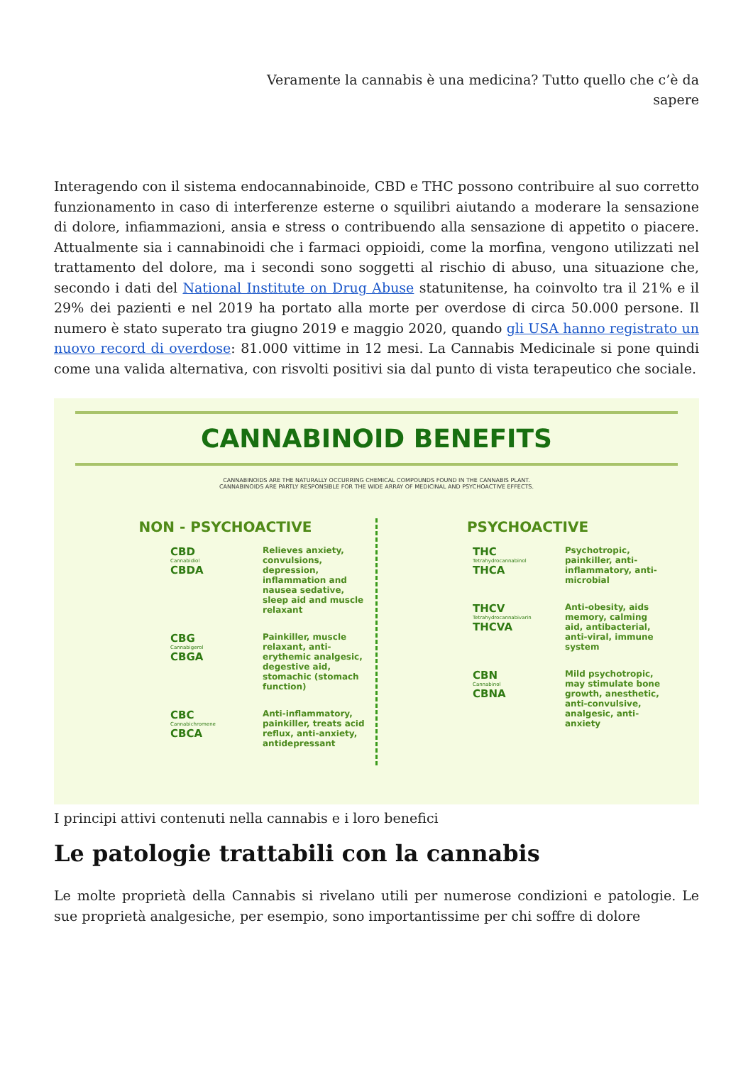Veramente la cannabis è una medicina? Tutto quello che c’è da sapere
Interagendo con il sistema endocannabinoide, CBD e THC possono contribuire al suo corretto funzionamento in caso di interferenze esterne o squilibri aiutando a moderare la sensazione di dolore, infiammazioni, ansia e stress o contribuendo alla sensazione di appetito o piacere. Attualmente sia i cannabinoidi che i farmaci oppioidi, come la morfina, vengono utilizzati nel trattamento del dolore, ma i secondi sono soggetti al rischio di abuso, una situazione che, secondo i dati del National Institute on Drug Abuse statunitense, ha coinvolto tra il 21% e il 29% dei pazienti e nel 2019 ha portato alla morte per overdose di circa 50.000 persone. Il numero è stato superato tra giugno 2019 e maggio 2020, quando gli USA hanno registrato un nuovo record di overdose: 81.000 vittime in 12 mesi. La Cannabis Medicinale si pone quindi come una valida alternativa, con risvolti positivi sia dal punto di vista terapeutico che sociale.
CANNABINOID BENEFITS
CANNABINOIDS ARE THE NATURALLY OCCURRING CHEMICAL COMPOUNDS FOUND IN THE CANNABIS PLANT.
CANNABINOIDS ARE PARTLY RESPONSIBLE FOR THE WIDE ARRAY OF MEDICINAL AND PSYCHOACTIVE EFFECTS.
NON - PSYCHOACTIVE
CBD
Cannabidiol
CBDA
Relieves anxiety, convulsions, depression, inflammation and nausea sedative, sleep aid and muscle relaxant
CBG
Cannabigerol
CBGA
Painkiller, muscle relaxant, anti-erythemic analgesic, degestive aid, stomachic (stomach function)
CBC
Cannabichromene
CBCA
Anti-inflammatory, painkiller, treats acid reflux, anti-anxiety, antidepressant
PSYCHOACTIVE
THC
Tetrahydrocannabinol
THCA
Psychotropic, painkiller, anti-inflammatory, anti-microbial
THCV
Tetrahydrocannabivarin
THCVA
Anti-obesity, aids memory, calming aid, antibacterial, anti-viral, immune system
CBN
Cannabinol
CBNA
Mild psychotropic, may stimulate bone growth, anesthetic, anti-convulsive, analgesic, anti-anxiety
I principi attivi contenuti nella cannabis e i loro benefici
Le patologie trattabili con la cannabis
Le molte proprietà della Cannabis si rivelano utili per numerose condizioni e patologie. Le sue proprietà analgesiche, per esempio, sono importantissime per chi soffre di dolore